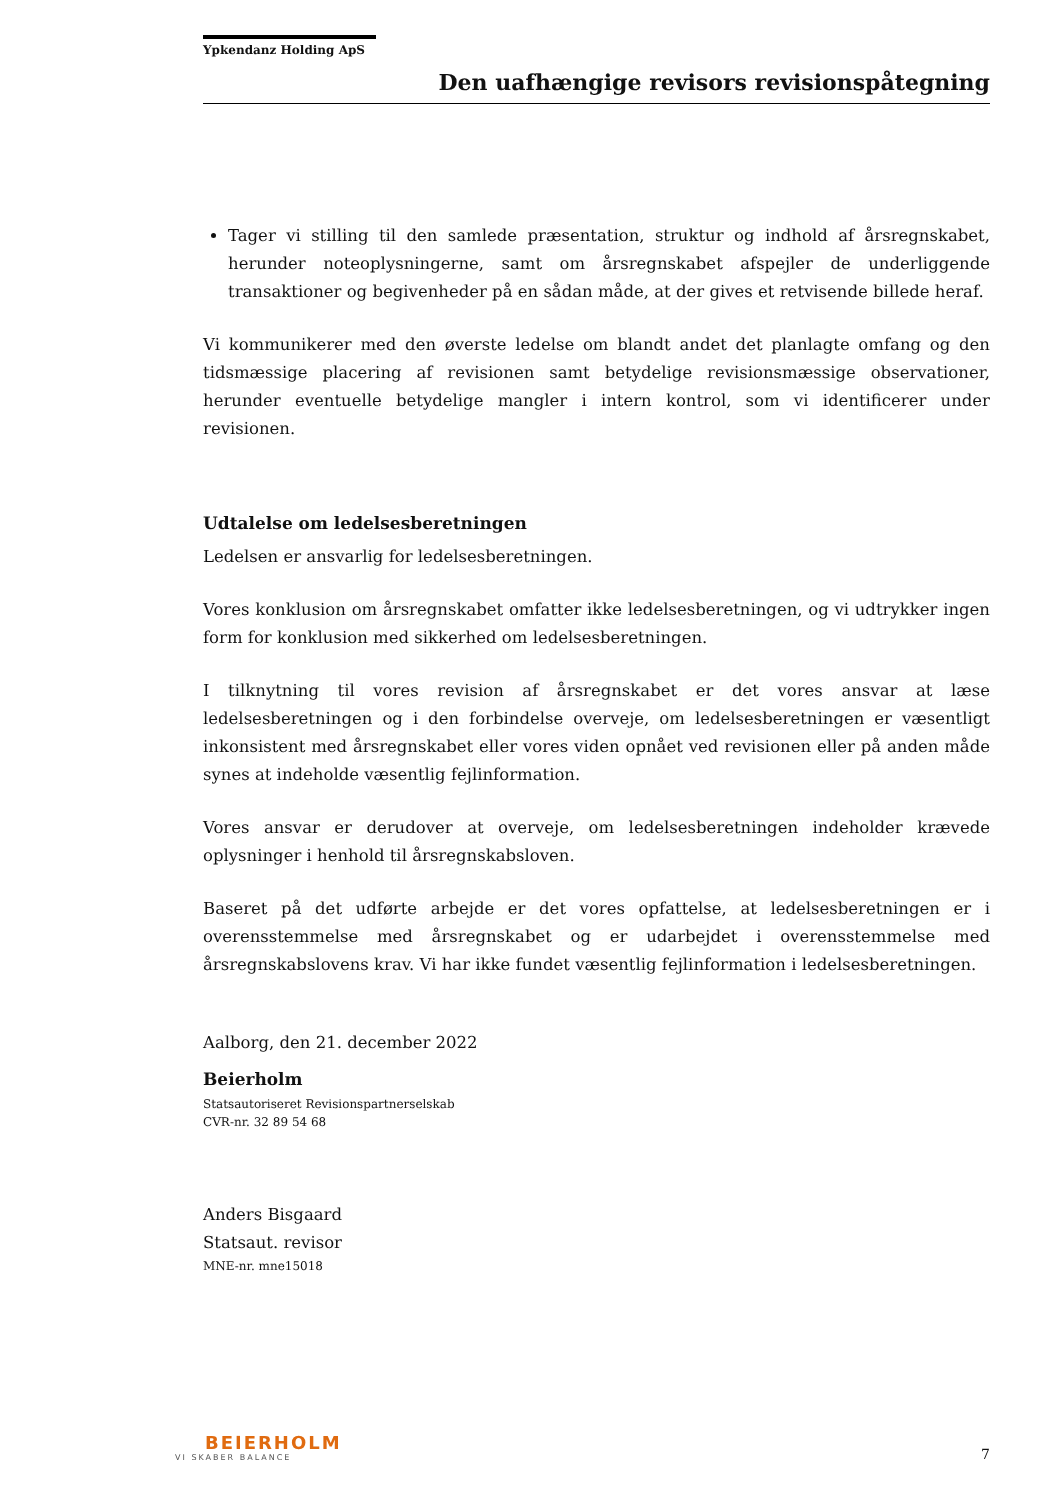Ypkendanz Holding ApS
Den uafhængige revisors revisionspåtegning
Tager vi stilling til den samlede præsentation, struktur og indhold af årsregnskabet, herunder noteoplysningerne, samt om årsregnskabet afspejler de underliggende transaktioner og begivenheder på en sådan måde, at der gives et retvisende billede heraf.
Vi kommunikerer med den øverste ledelse om blandt andet det planlagte omfang og den tidsmæssige placering af revisionen samt betydelige revisionsmæssige observationer, herunder eventuelle betydelige mangler i intern kontrol, som vi identificerer under revisionen.
Udtalelse om ledelsesberetningen
Ledelsen er ansvarlig for ledelsesberetningen.
Vores konklusion om årsregnskabet omfatter ikke ledelsesberetningen, og vi udtrykker ingen form for konklusion med sikkerhed om ledelsesberetningen.
I tilknytning til vores revision af årsregnskabet er det vores ansvar at læse ledelsesberetningen og i den forbindelse overveje, om ledelsesberetningen er væsentligt inkonsistent med årsregnskabet eller vores viden opnået ved revisionen eller på anden måde synes at indeholde væsentlig fejlinformation.
Vores ansvar er derudover at overveje, om ledelsesberetningen indeholder krævede oplysninger i henhold til årsregnskabsloven.
Baseret på det udførte arbejde er det vores opfattelse, at ledelsesberetningen er i overensstemmelse med årsregnskabet og er udarbejdet i overensstemmelse med årsregnskabslovens krav. Vi har ikke fundet væsentlig fejlinformation i ledelsesberetningen.
Aalborg, den 21. december 2022
Beierholm
Statsautoriseret Revisionspartnerselskab
CVR-nr. 32 89 54 68
Anders Bisgaard
Statsaut. revisor
MNE-nr. mne15018
BEIERHOLM
VI SKABER BALANCE
7